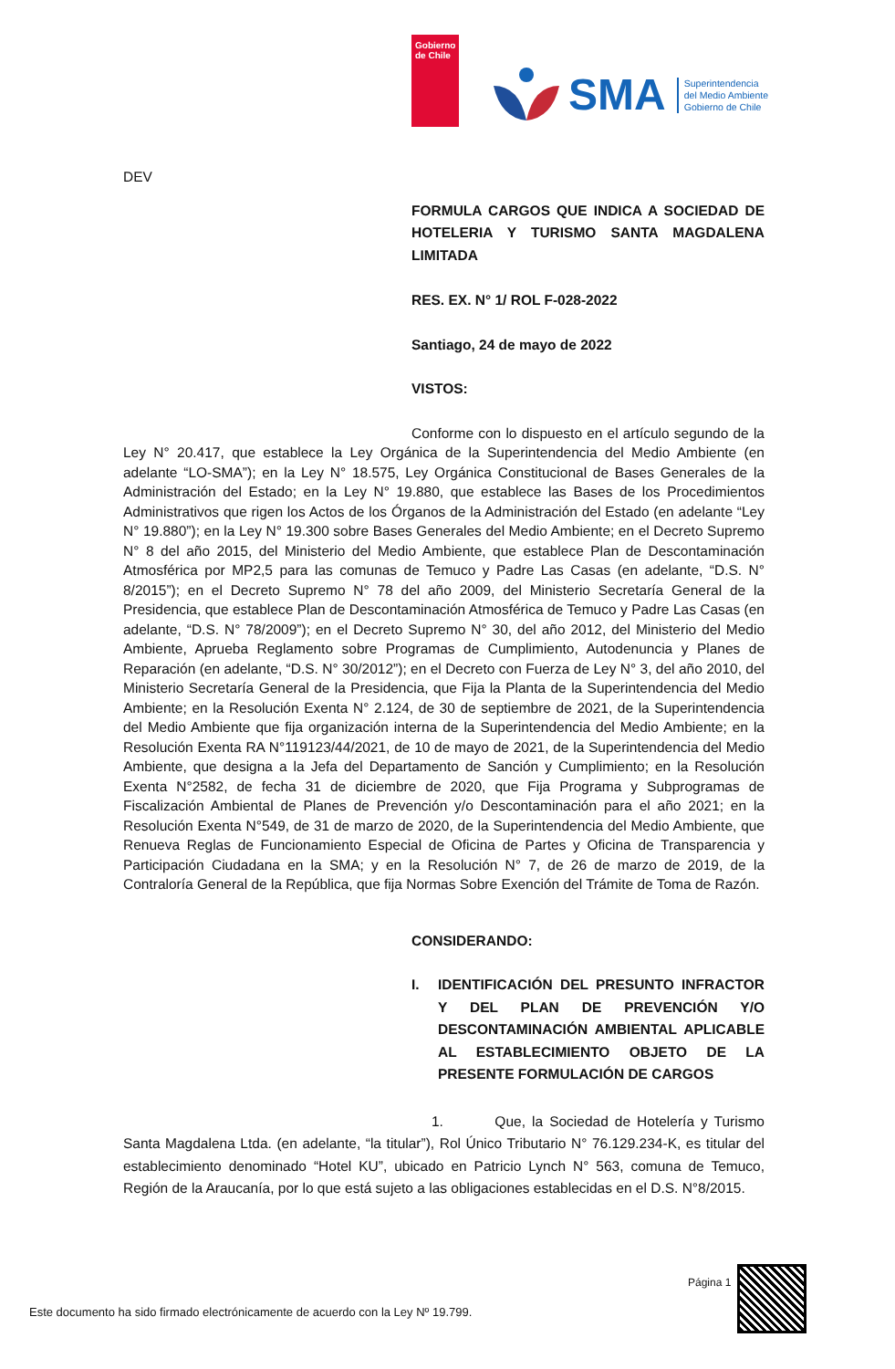Gobierno de Chile
SMA
Superintendencia
del Medio Ambiente
Gobierno de Chile
DEV
FORMULA CARGOS QUE INDICA A SOCIEDAD DE HOTELERIA Y TURISMO SANTA MAGDALENA LIMITADA
RES. EX. N° 1/ ROL F-028-2022
Santiago, 24 de mayo de 2022
VISTOS:
Conforme con lo dispuesto en el artículo segundo de la Ley N° 20.417, que establece la Ley Orgánica de la Superintendencia del Medio Ambiente (en adelante “LO-SMA”); en la Ley N° 18.575, Ley Orgánica Constitucional de Bases Generales de la Administración del Estado; en la Ley N° 19.880, que establece las Bases de los Procedimientos Administrativos que rigen los Actos de los Órganos de la Administración del Estado (en adelante “Ley N° 19.880”); en la Ley N° 19.300 sobre Bases Generales del Medio Ambiente; en el Decreto Supremo N° 8 del año 2015, del Ministerio del Medio Ambiente, que establece Plan de Descontaminación Atmosférica por MP2,5 para las comunas de Temuco y Padre Las Casas (en adelante, “D.S. N° 8/2015”); en el Decreto Supremo N° 78 del año 2009, del Ministerio Secretaría General de la Presidencia, que establece Plan de Descontaminación Atmosférica de Temuco y Padre Las Casas (en adelante, “D.S. N° 78/2009”); en el Decreto Supremo N° 30, del año 2012, del Ministerio del Medio Ambiente, Aprueba Reglamento sobre Programas de Cumplimiento, Autodenuncia y Planes de Reparación (en adelante, “D.S. N° 30/2012”); en el Decreto con Fuerza de Ley N° 3, del año 2010, del Ministerio Secretaría General de la Presidencia, que Fija la Planta de la Superintendencia del Medio Ambiente; en la Resolución Exenta N° 2.124, de 30 de septiembre de 2021, de la Superintendencia del Medio Ambiente que fija organización interna de la Superintendencia del Medio Ambiente; en la Resolución Exenta RA N°119123/44/2021, de 10 de mayo de 2021, de la Superintendencia del Medio Ambiente, que designa a la Jefa del Departamento de Sanción y Cumplimiento; en la Resolución Exenta N°2582, de fecha 31 de diciembre de 2020, que Fija Programa y Subprogramas de Fiscalización Ambiental de Planes de Prevención y/o Descontaminación para el año 2021; en la Resolución Exenta N°549, de 31 de marzo de 2020, de la Superintendencia del Medio Ambiente, que Renueva Reglas de Funcionamiento Especial de Oficina de Partes y Oficina de Transparencia y Participación Ciudadana en la SMA; y en la Resolución N° 7, de 26 de marzo de 2019, de la Contraloría General de la República, que fija Normas Sobre Exención del Trámite de Toma de Razón.
CONSIDERANDO:
I. IDENTIFICACIÓN DEL PRESUNTO INFRACTOR Y DEL PLAN DE PREVENCIÓN Y/O DESCONTAMINACIÓN AMBIENTAL APLICABLE AL ESTABLECIMIENTO OBJETO DE LA PRESENTE FORMULACIÓN DE CARGOS
1. Que, la Sociedad de Hotelería y Turismo Santa Magdalena Ltda. (en adelante, “la titular”), Rol Único Tributario N° 76.129.234-K, es titular del establecimiento denominado “Hotel KU”, ubicado en Patricio Lynch N° 563, comuna de Temuco, Región de la Araucanía, por lo que está sujeto a las obligaciones establecidas en el D.S. N°8/2015.
Página 1
Este documento ha sido firmado electrónicamente de acuerdo con la Ley Nº 19.799.